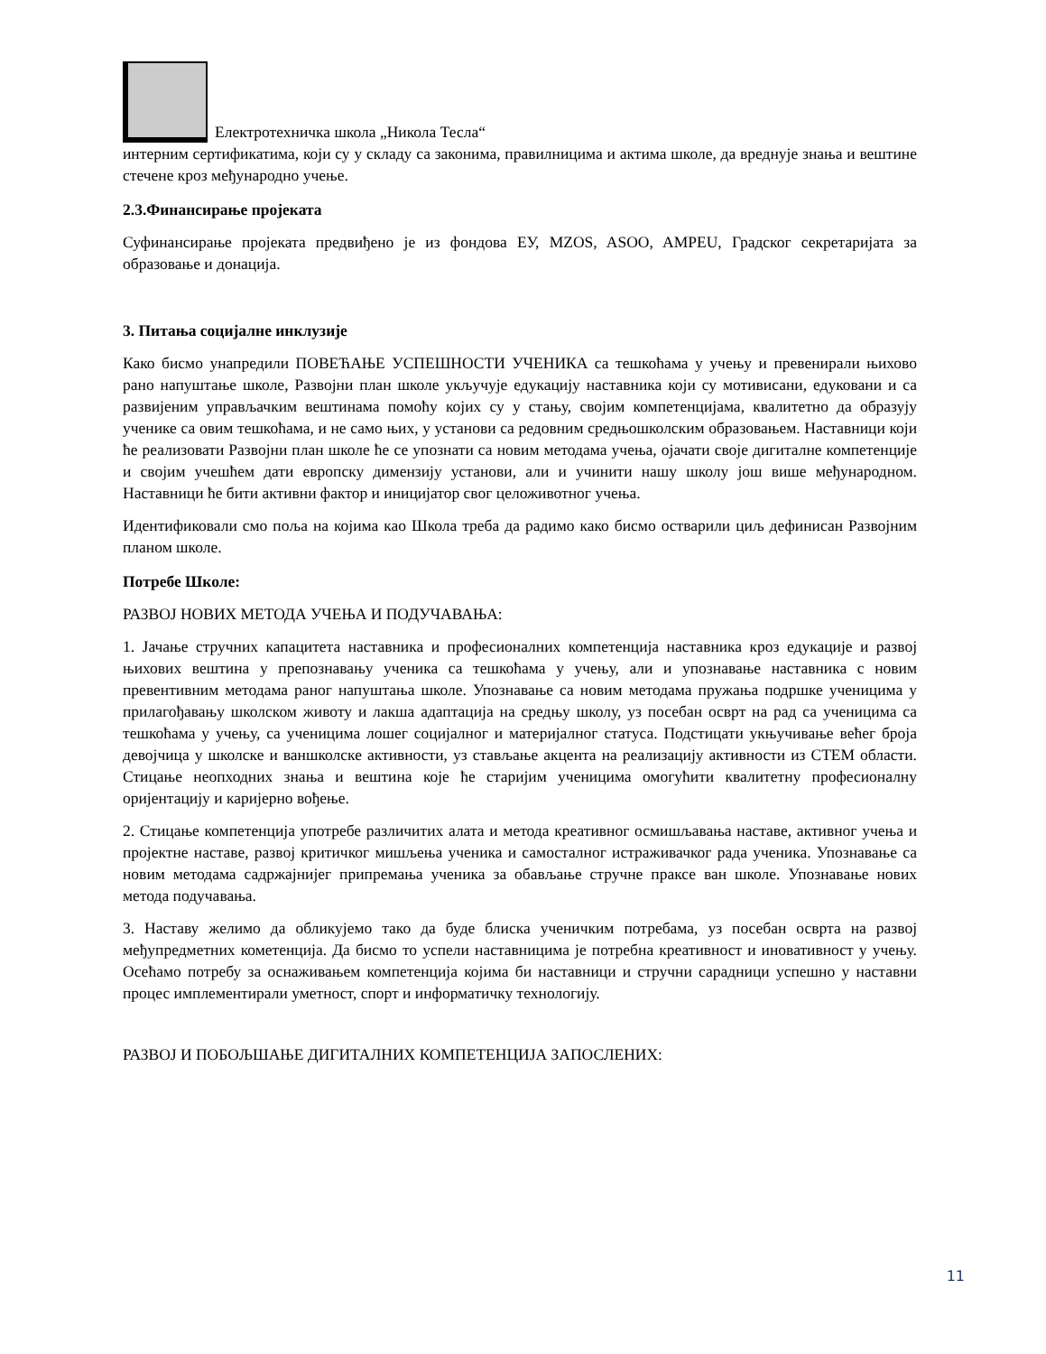Електротехничка школа „Никола Тесла“
интерним сертификатима, који су у складу са законима, правилницима и актима школе, да вреднује знања и вештине стечене кроз међународно учење.
2.3.Финансирање пројеката
Суфинансирање пројеката предвиђено је из фондова ЕУ, MZOS, ASOO, AMPEU, Градског секретаријата за образовање и донација.
3. Питања социјалне инклузије
Како бисмо унапредили ПОВЕЋАЊЕ УСПЕШНОСТИ УЧЕНИКА са тешкоћама у учењу и превенирали њихово рано напуштање школе, Развојни план школе укључује едукацију наставника који су мотивисани, едуковани и са развијеним управљачким вештинама помоћу којих су у стању, својим компетенцијама, квалитетно да образују ученике са овим тешкоћама, и не само њих, у установи са редовним средњошколским образовањем. Наставници који ће реализовати Развојни план школе ће се упознати са новим методама учења, ојачати своје дигиталне компетенције и својим учешћем дати европску димензију установи, али и учинити нашу школу још више међународном. Наставници ће бити активни фактор и иницијатор свог целоживотног учења.
Идентификовали смо поља на којима као Школа треба да радимо како бисмо остварили циљ дефинисан Развојним планом школе.
Потребе Школе:
РАЗВОЈ НОВИХ МЕТОДА УЧЕЊА И ПОДУЧАВАЊА:
1. Јачање стручних капацитета наставника и професионалних компетенција наставника кроз едукације и развој њихових вештина у препознавању ученика са тешкоћама у учењу, али и упознавање наставника с новим превентивним методама раног напуштања школе. Упознавање са новим методама пружања подршке ученицима у прилагођавању школском животу и лакша адаптација на средњу школу, уз посебан осврт на рад са ученицима са тешкоћама у учењу, са ученицима лошег социјалног и материјалног статуса. Подстицати укњучивање већег броја девојчица у школске и ваншколске активности, уз стављање акцента на реализацију активности из СТЕМ области. Стицање неопходних знања и вештина које ће старијим ученицима омогућити квалитетну професионалну оријентацију и каријерно вођење.
2. Стицање компетенција употребе различитих алата и метода креативног осмишљавања наставе, активног учења и пројектне наставе, развој критичког мишљења ученика и самосталног истраживачког рада ученика. Упознавање са новим методама садржајнијег припремања ученика за обављање стручне праксе ван школе. Упознавање нових метода подучавања.
3. Наставу желимо да обликујемо тако да буде блиска ученичким потребама, уз посебан осврта на развој међупредметних кометенција. Да бисмо то успели наставницима је потребна креативност и иновативност у учењу. Осећамо потребу за оснаживањем компетенција којима би наставници и стручни сарадници успешно у наставни процес имплементирали уметност, спорт и информатичку технологију.
РАЗВОЈ И ПОБОЉШАЊЕ ДИГИТАЛНИХ КОМПЕТЕНЦИЈА ЗАПОСЛЕНИХ:
11